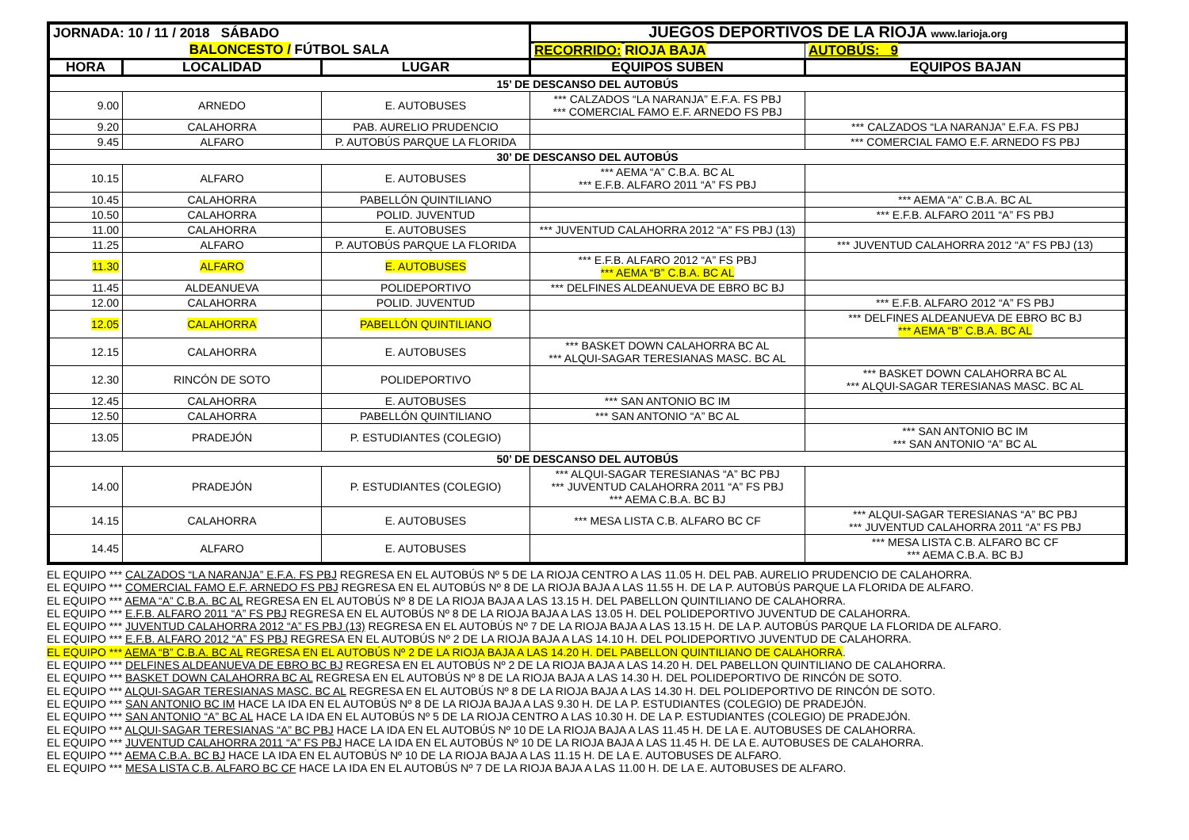| JORNADA: 10 / 11 / 2018 SÁBADO | | | JUEGOS DEPORTIVOS DE LA RIOJA www.larioja.org | |
| BALONCESTO / FÚTBOL SALA | | | RECORRIDO: RIOJA BAJA | AUTOBÚS: 9 |
| HORA | LOCALIDAD | LUGAR | EQUIPOS SUBEN | EQUIPOS BAJAN |
| 15’ DE DESCANSO DEL AUTOBÚS | | | | |
| 9.00 | ARNEDO | E. AUTOBUSES | *** CALZADOS “LA NARANJA” E.F.A. FS PBJ *** COMERCIAL FAMO E.F. ARNEDO FS PBJ | |
| 9.20 | CALAHORRA | PAB. AURELIO PRUDENCIO | | *** CALZADOS “LA NARANJA” E.F.A. FS PBJ |
| 9.45 | ALFARO | P. AUTOBÚS PARQUE LA FLORIDA | | *** COMERCIAL FAMO E.F. ARNEDO FS PBJ |
| 30’ DE DESCANSO DEL AUTOBÚS | | | | |
| 10.15 | ALFARO | E. AUTOBUSES | *** AEMA “A” C.B.A. BC AL *** E.F.B. ALFARO 2011 “A” FS PBJ | |
| 10.45 | CALAHORRA | PABELLÓN QUINTILIANO | | *** AEMA “A” C.B.A. BC AL |
| 10.50 | CALAHORRA | POLID. JUVENTUD | | *** E.F.B. ALFARO 2011 “A” FS PBJ |
| 11.00 | CALAHORRA | E. AUTOBUSES | *** JUVENTUD CALAHORRA 2012 “A” FS PBJ (13) | |
| 11.25 | ALFARO | P. AUTOBÚS PARQUE LA FLORIDA | | *** JUVENTUD CALAHORRA 2012 “A” FS PBJ (13) |
| 11.30 | ALFARO | E. AUTOBUSES | *** E.F.B. ALFARO 2012 “A” FS PBJ *** AEMA “B” C.B.A. BC AL | |
| 11.45 | ALDEANUEVA | POLIDEPORTIVO | *** DELFINES ALDEANUEVA DE EBRO BC BJ | |
| 12.00 | CALAHORRA | POLID. JUVENTUD | | *** E.F.B. ALFARO 2012 “A” FS PBJ |
| 12.05 | CALAHORRA | PABELLÓN QUINTILIANO | | *** DELFINES ALDEANUEVA DE EBRO BC BJ *** AEMA “B” C.B.A. BC AL |
| 12.15 | CALAHORRA | E. AUTOBUSES | *** BASKET DOWN CALAHORRA BC AL *** ALQUI-SAGAR TERESIANAS MASC. BC AL | |
| 12.30 | RINCÓN DE SOTO | POLIDEPORTIVO | | *** BASKET DOWN CALAHORRA BC AL *** ALQUI-SAGAR TERESIANAS MASC. BC AL |
| 12.45 | CALAHORRA | E. AUTOBUSES | *** SAN ANTONIO BC IM | |
| 12.50 | CALAHORRA | PABELLÓN QUINTILIANO | *** SAN ANTONIO “A” BC AL | |
| 13.05 | PRADEJÓN | P. ESTUDIANTES (COLEGIO) | | *** SAN ANTONIO BC IM *** SAN ANTONIO “A” BC AL |
| 50’ DE DESCANSO DEL AUTOBÚS | | | | |
| 14.00 | PRADEJÓN | P. ESTUDIANTES (COLEGIO) | *** ALQUI-SAGAR TERESIANAS “A” BC PBJ *** JUVENTUD CALAHORRA 2011 “A” FS PBJ *** AEMA C.B.A. BC BJ | |
| 14.15 | CALAHORRA | E. AUTOBUSES | *** MESA LISTA C.B. ALFARO BC CF | *** ALQUI-SAGAR TERESIANAS “A” BC PBJ *** JUVENTUD CALAHORRA 2011 “A” FS PBJ |
| 14.45 | ALFARO | E. AUTOBUSES | | *** MESA LISTA C.B. ALFARO BC CF *** AEMA C.B.A. BC BJ |
EL EQUIPO *** CALZADOS “LA NARANJA” E.F.A. FS PBJ REGRESA EN EL AUTOBÚS Nº 5 DE LA RIOJA CENTRO A LAS 11.05 H. DEL PAB. AURELIO PRUDENCIO DE CALAHORRA.
EL EQUIPO *** COMERCIAL FAMO E.F. ARNEDO FS PBJ REGRESA EN EL AUTOBÚS Nº 8 DE LA RIOJA BAJA A LAS 11.55 H. DE LA P. AUTOBÚS PARQUE LA FLORIDA DE ALFARO.
EL EQUIPO *** AEMA “A” C.B.A. BC AL REGRESA EN EL AUTOBÚS Nº 8 DE LA RIOJA BAJA A LAS 13.15 H. DEL PABELLON QUINTILIANO DE CALAHORRA.
EL EQUIPO *** E.F.B. ALFARO 2011 “A” FS PBJ REGRESA EN EL AUTOBÚS Nº 8 DE LA RIOJA BAJA A LAS 13.05 H. DEL POLIDEPORTIVO JUVENTUD DE CALAHORRA.
EL EQUIPO *** JUVENTUD CALAHORRA 2012 “A” FS PBJ (13) REGRESA EN EL AUTOBÚS Nº 7 DE LA RIOJA BAJA A LAS 13.15 H. DE LA P. AUTOBÚS PARQUE LA FLORIDA DE ALFARO.
EL EQUIPO *** E.F.B. ALFARO 2012 “A” FS PBJ REGRESA EN EL AUTOBÚS Nº 2 DE LA RIOJA BAJA A LAS 14.10 H. DEL POLIDEPORTIVO JUVENTUD DE CALAHORRA.
EL EQUIPO *** AEMA “B” C.B.A. BC AL REGRESA EN EL AUTOBÚS Nº 2 DE LA RIOJA BAJA A LAS 14.20 H. DEL PABELLON QUINTILIANO DE CALAHORRA.
EL EQUIPO *** DELFINES ALDEANUEVA DE EBRO BC BJ REGRESA EN EL AUTOBÚS Nº 2 DE LA RIOJA BAJA A LAS 14.20 H. DEL PABELLON QUINTILIANO DE CALAHORRA.
EL EQUIPO *** BASKET DOWN CALAHORRA BC AL REGRESA EN EL AUTOBÚS Nº 8 DE LA RIOJA BAJA A LAS 14.30 H. DEL POLIDEPORTIVO DE RINCÓN DE SOTO.
EL EQUIPO *** ALQUI-SAGAR TERESIANAS MASC. BC AL REGRESA EN EL AUTOBÚS Nº 8 DE LA RIOJA BAJA A LAS 14.30 H. DEL POLIDEPORTIVO DE RINCÓN DE SOTO.
EL EQUIPO *** SAN ANTONIO BC IM HACE LA IDA EN EL AUTOBÚS Nº 8 DE LA RIOJA BAJA A LAS 9.30 H. DE LA P. ESTUDIANTES (COLEGIO) DE PRADEJÓN.
EL EQUIPO *** SAN ANTONIO “A” BC AL HACE LA IDA EN EL AUTOBÚS Nº 5 DE LA RIOJA CENTRO A LAS 10.30 H. DE LA P. ESTUDIANTES (COLEGIO) DE PRADEJÓN.
EL EQUIPO *** ALQUI-SAGAR TERESIANAS “A” BC PBJ HACE LA IDA EN EL AUTOBÚS Nº 10 DE LA RIOJA BAJA A LAS 11.45 H. DE LA E. AUTOBUSES DE CALAHORRA.
EL EQUIPO *** JUVENTUD CALAHORRA 2011 “A” FS PBJ HACE LA IDA EN EL AUTOBÚS Nº 10 DE LA RIOJA BAJA A LAS 11.45 H. DE LA E. AUTOBUSES DE CALAHORRA.
EL EQUIPO *** AEMA C.B.A. BC BJ HACE LA IDA EN EL AUTOBÚS Nº 10 DE LA RIOJA BAJA A LAS 11.15 H. DE LA E. AUTOBUSES DE ALFARO.
EL EQUIPO *** MESA LISTA C.B. ALFARO BC CF HACE LA IDA EN EL AUTOBÚS Nº 7 DE LA RIOJA BAJA A LAS 11.00 H. DE LA E. AUTOBUSES DE ALFARO.